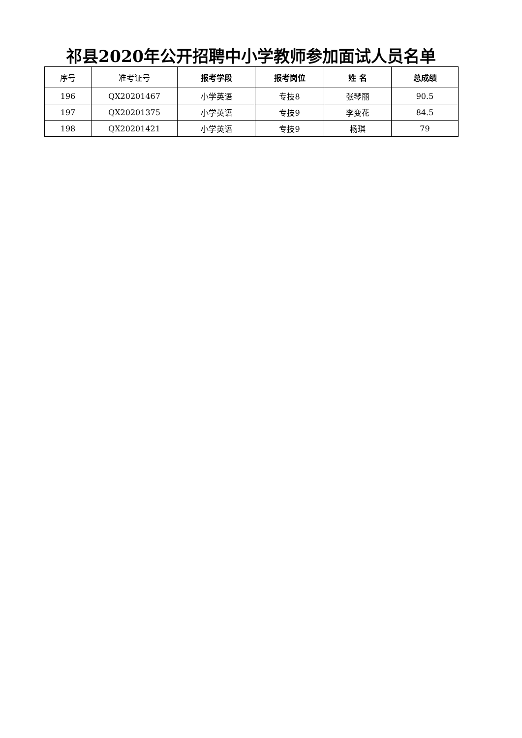祁县2020年公开招聘中小学教师参加面试人员名单
| 序号 | 准考证号 | 报考学段 | 报考岗位 | 姓 名 | 总成绩 |
| --- | --- | --- | --- | --- | --- |
| 196 | QX20201467 | 小学英语 | 专技8 | 张琴丽 | 90.5 |
| 197 | QX20201375 | 小学英语 | 专技9 | 李变花 | 84.5 |
| 198 | QX20201421 | 小学英语 | 专技9 | 杨琪 | 79 |